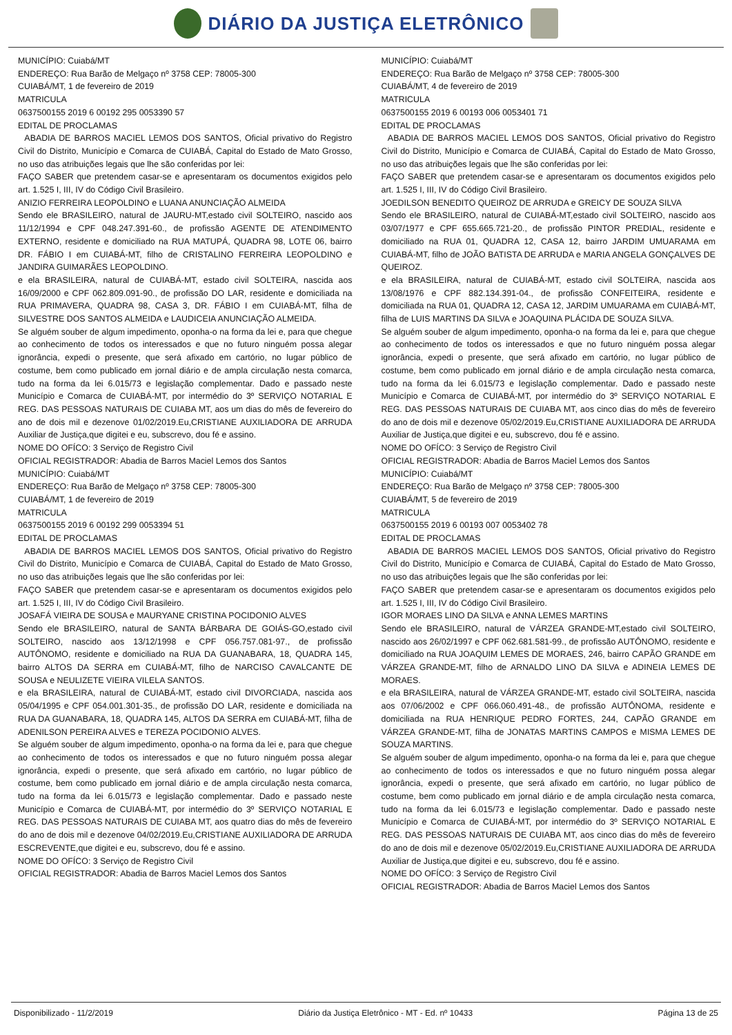DIÁRIO DA JUSTIÇA ELETRÔNICO
MUNICÍPIO: Cuiabá/MT
ENDEREÇO: Rua Barão de Melgaço nº 3758 CEP: 78005-300
CUIABÁ/MT, 1 de fevereiro de 2019
MATRICULA
0637500155 2019 6 00192 295 0053390 57
EDITAL DE PROCLAMAS
ABADIA DE BARROS MACIEL LEMOS DOS SANTOS, Oficial privativo do Registro Civil do Distrito, Município e Comarca de CUIABÁ, Capital do Estado de Mato Grosso, no uso das atribuições legais que lhe são conferidas por lei:
FAÇO SABER que pretendem casar-se e apresentaram os documentos exigidos pelo art. 1.525 I, III, IV do Código Civil Brasileiro.
ANIZIO FERREIRA LEOPOLDINO e LUANA ANUNCIAÇÃO ALMEIDA
Sendo ele BRASILEIRO, natural de JAURU-MT,estado civil SOLTEIRO, nascido aos 11/12/1994 e CPF 048.247.391-60., de profissão AGENTE DE ATENDIMENTO EXTERNO, residente e domiciliado na RUA MATUPÁ, QUADRA 98, LOTE 06, bairro DR. FÁBIO I em CUIABÁ-MT, filho de CRISTALINO FERREIRA LEOPOLDINO e JANDIRA GUIMARÃES LEOPOLDINO.
e ela BRASILEIRA, natural de CUIABÁ-MT, estado civil SOLTEIRA, nascida aos 16/09/2000 e CPF 062.809.091-90., de profissão DO LAR, residente e domiciliada na RUA PRIMAVERA, QUADRA 98, CASA 3, DR. FÁBIO I em CUIABÁ-MT, filha de SILVESTRE DOS SANTOS ALMEIDA e LAUDICEIA ANUNCIAÇÃO ALMEIDA.
Se alguém souber de algum impedimento, oponha-o na forma da lei e, para que chegue ao conhecimento de todos os interessados e que no futuro ninguém possa alegar ignorância, expedi o presente, que será afixado em cartório, no lugar público de costume, bem como publicado em jornal diário e de ampla circulação nesta comarca, tudo na forma da lei 6.015/73 e legislação complementar. Dado e passado neste Município e Comarca de CUIABÁ-MT, por intermédio do 3º SERVIÇO NOTARIAL E REG. DAS PESSOAS NATURAIS DE CUIABA MT, aos um dias do mês de fevereiro do ano de dois mil e dezenove 01/02/2019.Eu,CRISTIANE AUXILIADORA DE ARRUDA Auxiliar de Justiça,que digitei e eu, subscrevo, dou fé e assino.
NOME DO OFÍCO: 3 Serviço de Registro Civil
OFICIAL REGISTRADOR: Abadia de Barros Maciel Lemos dos Santos
MUNICÍPIO: Cuiabá/MT
ENDEREÇO: Rua Barão de Melgaço nº 3758 CEP: 78005-300
CUIABÁ/MT, 1 de fevereiro de 2019
MATRICULA
0637500155 2019 6 00192 299 0053394 51
EDITAL DE PROCLAMAS
ABADIA DE BARROS MACIEL LEMOS DOS SANTOS, Oficial privativo do Registro Civil do Distrito, Município e Comarca de CUIABÁ, Capital do Estado de Mato Grosso, no uso das atribuições legais que lhe são conferidas por lei:
FAÇO SABER que pretendem casar-se e apresentaram os documentos exigidos pelo art. 1.525 I, III, IV do Código Civil Brasileiro.
JOSAFÁ VIEIRA DE SOUSA e MAURYANE CRISTINA POCIDONIO ALVES
Sendo ele BRASILEIRO, natural de SANTA BÁRBARA DE GOIÁS-GO,estado civil SOLTEIRO, nascido aos 13/12/1998 e CPF 056.757.081-97., de profissão AUTÔNOMO, residente e domiciliado na RUA DA GUANABARA, 18, QUADRA 145, bairro ALTOS DA SERRA em CUIABÁ-MT, filho de NARCISO CAVALCANTE DE SOUSA e NEULIZETE VIEIRA VILELA SANTOS.
e ela BRASILEIRA, natural de CUIABÁ-MT, estado civil DIVORCIADA, nascida aos 05/04/1995 e CPF 054.001.301-35., de profissão DO LAR, residente e domiciliada na RUA DA GUANABARA, 18, QUADRA 145, ALTOS DA SERRA em CUIABÁ-MT, filha de ADENILSON PEREIRA ALVES e TEREZA POCIDONIO ALVES.
Se alguém souber de algum impedimento, oponha-o na forma da lei e, para que chegue ao conhecimento de todos os interessados e que no futuro ninguém possa alegar ignorância, expedi o presente, que será afixado em cartório, no lugar público de costume, bem como publicado em jornal diário e de ampla circulação nesta comarca, tudo na forma da lei 6.015/73 e legislação complementar. Dado e passado neste Município e Comarca de CUIABÁ-MT, por intermédio do 3º SERVIÇO NOTARIAL E REG. DAS PESSOAS NATURAIS DE CUIABA MT, aos quatro dias do mês de fevereiro do ano de dois mil e dezenove 04/02/2019.Eu,CRISTIANE AUXILIADORA DE ARRUDA ESCREVENTE,que digitei e eu, subscrevo, dou fé e assino.
NOME DO OFÍCO: 3 Serviço de Registro Civil
OFICIAL REGISTRADOR: Abadia de Barros Maciel Lemos dos Santos
MUNICÍPIO: Cuiabá/MT
ENDEREÇO: Rua Barão de Melgaço nº 3758 CEP: 78005-300
CUIABÁ/MT, 4 de fevereiro de 2019
MATRICULA
0637500155 2019 6 00193 006 0053401 71
EDITAL DE PROCLAMAS
ABADIA DE BARROS MACIEL LEMOS DOS SANTOS, Oficial privativo do Registro Civil do Distrito, Município e Comarca de CUIABÁ, Capital do Estado de Mato Grosso, no uso das atribuições legais que lhe são conferidas por lei:
FAÇO SABER que pretendem casar-se e apresentaram os documentos exigidos pelo art. 1.525 I, III, IV do Código Civil Brasileiro.
JOEDILSON BENEDITO QUEIROZ DE ARRUDA e GREICY DE SOUZA SILVA
Sendo ele BRASILEIRO, natural de CUIABÁ-MT,estado civil SOLTEIRO, nascido aos 03/07/1977 e CPF 655.665.721-20., de profissão PINTOR PREDIAL, residente e domiciliado na RUA 01, QUADRA 12, CASA 12, bairro JARDIM UMUARAMA em CUIABÁ-MT, filho de JOÃO BATISTA DE ARRUDA e MARIA ANGELA GONÇALVES DE QUEIROZ.
e ela BRASILEIRA, natural de CUIABÁ-MT, estado civil SOLTEIRA, nascida aos 13/08/1976 e CPF 882.134.391-04., de profissão CONFEITEIRA, residente e domiciliada na RUA 01, QUADRA 12, CASA 12, JARDIM UMUARAMA em CUIABÁ-MT, filha de LUIS MARTINS DA SILVA e JOAQUINA PLÁCIDA DE SOUZA SILVA.
Se alguém souber de algum impedimento, oponha-o na forma da lei e, para que chegue ao conhecimento de todos os interessados e que no futuro ninguém possa alegar ignorância, expedi o presente, que será afixado em cartório, no lugar público de costume, bem como publicado em jornal diário e de ampla circulação nesta comarca, tudo na forma da lei 6.015/73 e legislação complementar. Dado e passado neste Município e Comarca de CUIABÁ-MT, por intermédio do 3º SERVIÇO NOTARIAL E REG. DAS PESSOAS NATURAIS DE CUIABA MT, aos cinco dias do mês de fevereiro do ano de dois mil e dezenove 05/02/2019.Eu,CRISTIANE AUXILIADORA DE ARRUDA Auxiliar de Justiça,que digitei e eu, subscrevo, dou fé e assino.
NOME DO OFÍCO: 3 Serviço de Registro Civil
OFICIAL REGISTRADOR: Abadia de Barros Maciel Lemos dos Santos
MUNICÍPIO: Cuiabá/MT
ENDEREÇO: Rua Barão de Melgaço nº 3758 CEP: 78005-300
CUIABÁ/MT, 5 de fevereiro de 2019
MATRICULA
0637500155 2019 6 00193 007 0053402 78
EDITAL DE PROCLAMAS
ABADIA DE BARROS MACIEL LEMOS DOS SANTOS, Oficial privativo do Registro Civil do Distrito, Município e Comarca de CUIABÁ, Capital do Estado de Mato Grosso, no uso das atribuições legais que lhe são conferidas por lei:
FAÇO SABER que pretendem casar-se e apresentaram os documentos exigidos pelo art. 1.525 I, III, IV do Código Civil Brasileiro.
IGOR MORAES LINO DA SILVA e ANNA LEMES MARTINS
Sendo ele BRASILEIRO, natural de VÁRZEA GRANDE-MT,estado civil SOLTEIRO, nascido aos 26/02/1997 e CPF 062.681.581-99., de profissão AUTÔNOMO, residente e domiciliado na RUA JOAQUIM LEMES DE MORAES, 246, bairro CAPÃO GRANDE em VÁRZEA GRANDE-MT, filho de ARNALDO LINO DA SILVA e ADINEIA LEMES DE MORAES.
e ela BRASILEIRA, natural de VÁRZEA GRANDE-MT, estado civil SOLTEIRA, nascida aos 07/06/2002 e CPF 066.060.491-48., de profissão AUTÔNOMA, residente e domiciliada na RUA HENRIQUE PEDRO FORTES, 244, CAPÃO GRANDE em VÁRZEA GRANDE-MT, filha de JONATAS MARTINS CAMPOS e MISMA LEMES DE SOUZA MARTINS.
Se alguém souber de algum impedimento, oponha-o na forma da lei e, para que chegue ao conhecimento de todos os interessados e que no futuro ninguém possa alegar ignorância, expedi o presente, que será afixado em cartório, no lugar público de costume, bem como publicado em jornal diário e de ampla circulação nesta comarca, tudo na forma da lei 6.015/73 e legislação complementar. Dado e passado neste Município e Comarca de CUIABÁ-MT, por intermédio do 3º SERVIÇO NOTARIAL E REG. DAS PESSOAS NATURAIS DE CUIABA MT, aos cinco dias do mês de fevereiro do ano de dois mil e dezenove 05/02/2019.Eu,CRISTIANE AUXILIADORA DE ARRUDA Auxiliar de Justiça,que digitei e eu, subscrevo, dou fé e assino.
NOME DO OFÍCO: 3 Serviço de Registro Civil
OFICIAL REGISTRADOR: Abadia de Barros Maciel Lemos dos Santos
Disponibilizado - 11/2/2019 Diário da Justiça Eletrônico - MT - Ed. nº 10433 Página 13 de 25